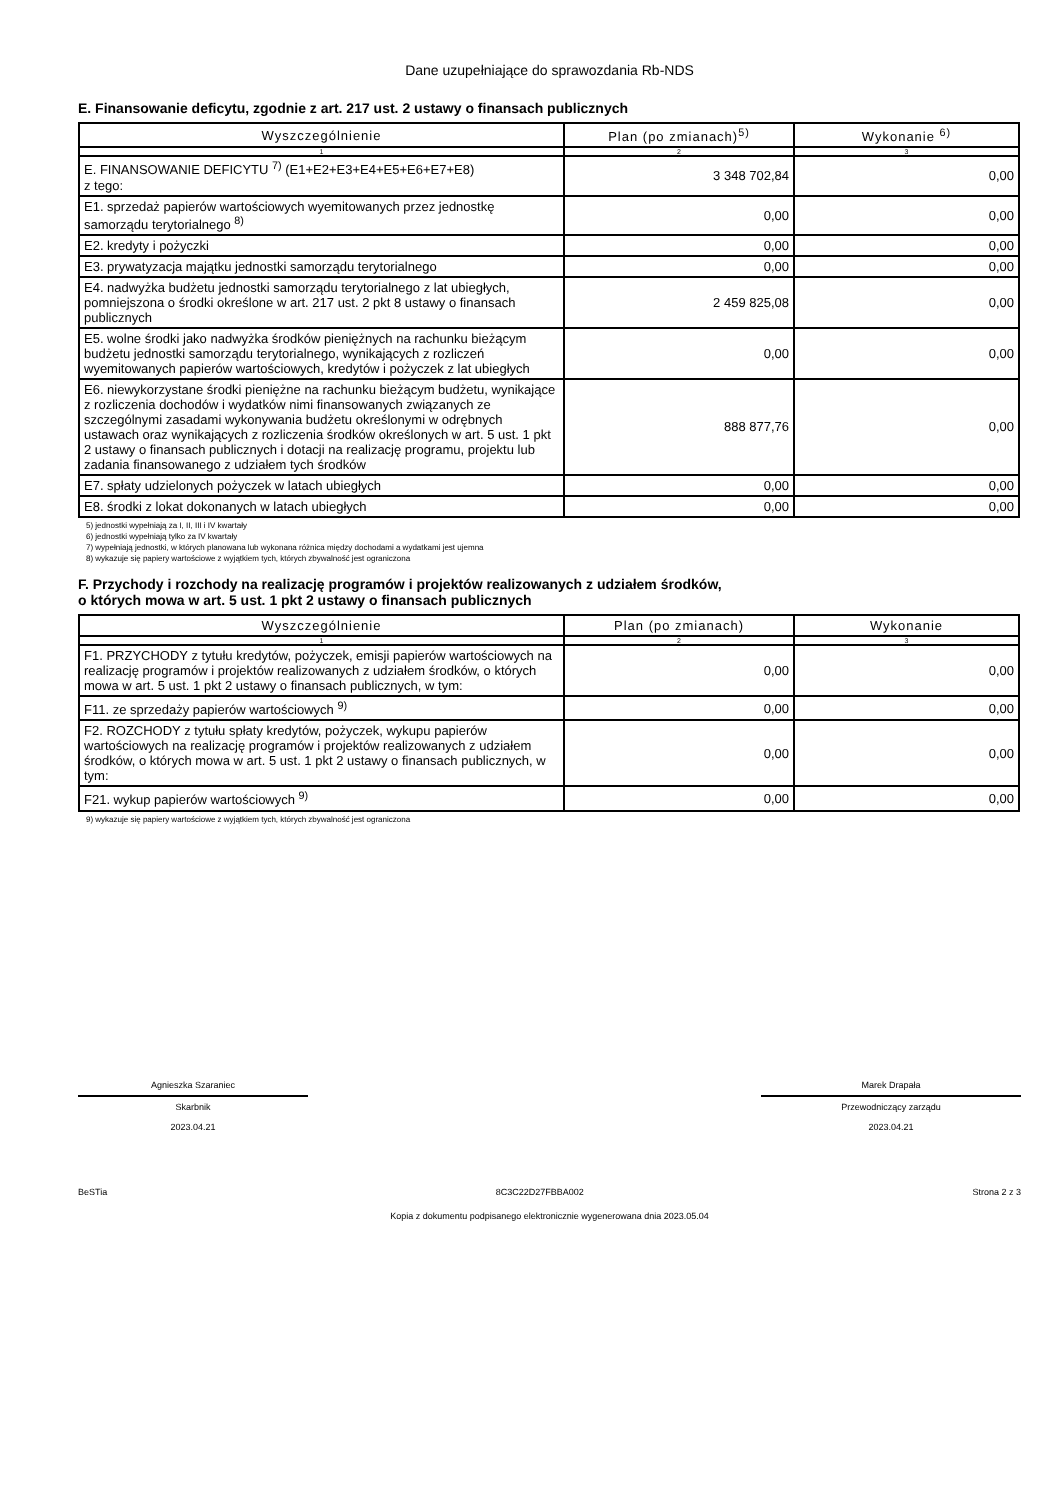Dane uzupełniające do sprawozdania Rb-NDS
E. Finansowanie deficytu, zgodnie z art. 217 ust. 2 ustawy o finansach publicznych
| Wyszczególnienie | Plan (po zmianach)<sup>5)</sup> | Wykonanie <sup>6)</sup> |
| --- | --- | --- |
| 1 | 2 | 3 |
| E. FINANSOWANIE DEFICYTU <sup>7)</sup> (E1+E2+E3+E4+E5+E6+E7+E8) z tego: | 3 348 702,84 | 0,00 |
| E1. sprzedaż papierów wartościowych wyemitowanych przez jednostkę samorządu terytorialnego <sup>8)</sup> | 0,00 | 0,00 |
| E2. kredyty i pożyczki | 0,00 | 0,00 |
| E3. prywatyzacja majątku jednostki samorządu terytorialnego | 0,00 | 0,00 |
| E4. nadwyżka budżetu jednostki samorządu terytorialnego z lat ubiegłych, pomniejszona o środki określone w art. 217 ust. 2 pkt 8 ustawy o finansach publicznych | 2 459 825,08 | 0,00 |
| E5. wolne środki jako nadwyżka środków pieniężnych na rachunku bieżącym budżetu jednostki samorządu terytorialnego, wynikających z rozliczeń wyemitowanych papierów wartościowych, kredytów i pożyczek z lat ubiegłych | 0,00 | 0,00 |
| E6. niewykorzystane środki pieniężne na rachunku bieżącym budżetu, wynikające z rozliczenia dochodów i wydatków nimi finansowanych związanych ze szczególnymi zasadami wykonywania budżetu określonymi w odrębnych ustawach oraz wynikających z rozliczenia środków określonych w art. 5 ust. 1 pkt 2 ustawy o finansach publicznych i dotacji na realizację programu, projektu lub zadania finansowanego z udziałem tych środków | 888 877,76 | 0,00 |
| E7. spłaty udzielonych pożyczek w latach ubiegłych | 0,00 | 0,00 |
| E8. środki z lokat dokonanych w latach ubiegłych | 0,00 | 0,00 |
5) jednostki wypełniają za I, II, III i IV kwartały
6) jednostki wypełniają tylko za IV kwartały
7) wypełniają jednostki, w których planowana lub wykonana różnica między dochodami a wydatkami jest ujemna
8) wykazuje się papiery wartościowe z wyjątkiem tych, których zbywalność jest ograniczona
F. Przychody i rozchody na realizację programów i projektów realizowanych z udziałem środków,
o których mowa w art. 5 ust. 1 pkt 2 ustawy o finansach publicznych
| Wyszczególnienie | Plan (po zmianach) | Wykonanie |
| --- | --- | --- |
| 1 | 2 | 3 |
| F1. PRZYCHODY z tytułu kredytów, pożyczek, emisji papierów wartościowych na realizację programów i projektów realizowanych z udziałem środków, o których mowa w art. 5 ust. 1 pkt 2 ustawy o finansach publicznych, w tym: | 0,00 | 0,00 |
| F11. ze sprzedaży papierów wartościowych <sup>9)</sup> | 0,00 | 0,00 |
| F2. ROZCHODY z tytułu spłaty kredytów, pożyczek, wykupu papierów wartościowych na realizację programów i projektów realizowanych z udziałem środków, o których mowa w art. 5 ust. 1 pkt 2 ustawy o finansach publicznych, w tym: | 0,00 | 0,00 |
| F21. wykup papierów wartościowych <sup>9)</sup> | 0,00 | 0,00 |
9) wykazuje się papiery wartościowe z wyjątkiem tych, których zbywalność jest ograniczona
Agnieszka Szaraniec
Skarbnik
2023.04.21
Marek Drapała
Przewodniczący zarządu
2023.04.21
BeSTia 8C3C22D27FBBA002 Strona 2 z 3
Kopia z dokumentu podpisanego elektronicznie wygenerowana dnia 2023.05.04